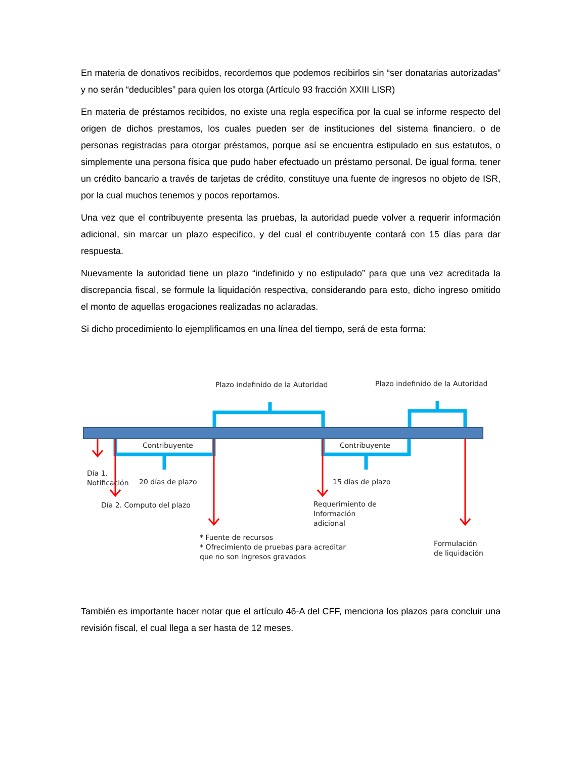En materia de donativos recibidos, recordemos que podemos recibirlos sin “ser donatarias autorizadas” y no serán “deducibles” para quien los otorga (Artículo 93 fracción XXIII LISR)
En materia de préstamos recibidos, no existe una regla específica por la cual se informe respecto del origen de dichos prestamos, los cuales pueden ser de instituciones del sistema financiero, o de personas registradas para otorgar préstamos, porque así se encuentra estipulado en sus estatutos, o simplemente una persona física que pudo haber efectuado un préstamo personal. De igual forma, tener un crédito bancario a través de tarjetas de crédito, constituye una fuente de ingresos no objeto de ISR, por la cual muchos tenemos y pocos reportamos.
Una vez que el contribuyente presenta las pruebas, la autoridad puede volver a requerir información adicional, sin marcar un plazo especifico, y del cual el contribuyente contará con 15 días para dar respuesta.
Nuevamente la autoridad tiene un plazo “indefinido y no estipulado” para que una vez acreditada la discrepancia fiscal, se formule la liquidación respectiva, considerando para esto, dicho ingreso omitido el monto de aquellas erogaciones realizadas no aclaradas.
Si dicho procedimiento lo ejemplificamos en una línea del tiempo, será de esta forma:
Plazo indefinido de la Autoridad
Plazo indefinido de la Autoridad
Contribuyente
Contribuyente
Día 1.
Notificación
20 días de plazo
15 días de plazo
Día 2. Computo del plazo
Requerimiento de
Información
adicional
* Fuente de recursos
* Ofrecimiento de pruebas para acreditar
que no son ingresos gravados
Formulación
de liquidación
También es importante hacer notar que el artículo 46-A del CFF, menciona los plazos para concluir una revisión fiscal, el cual llega a ser hasta de 12 meses.